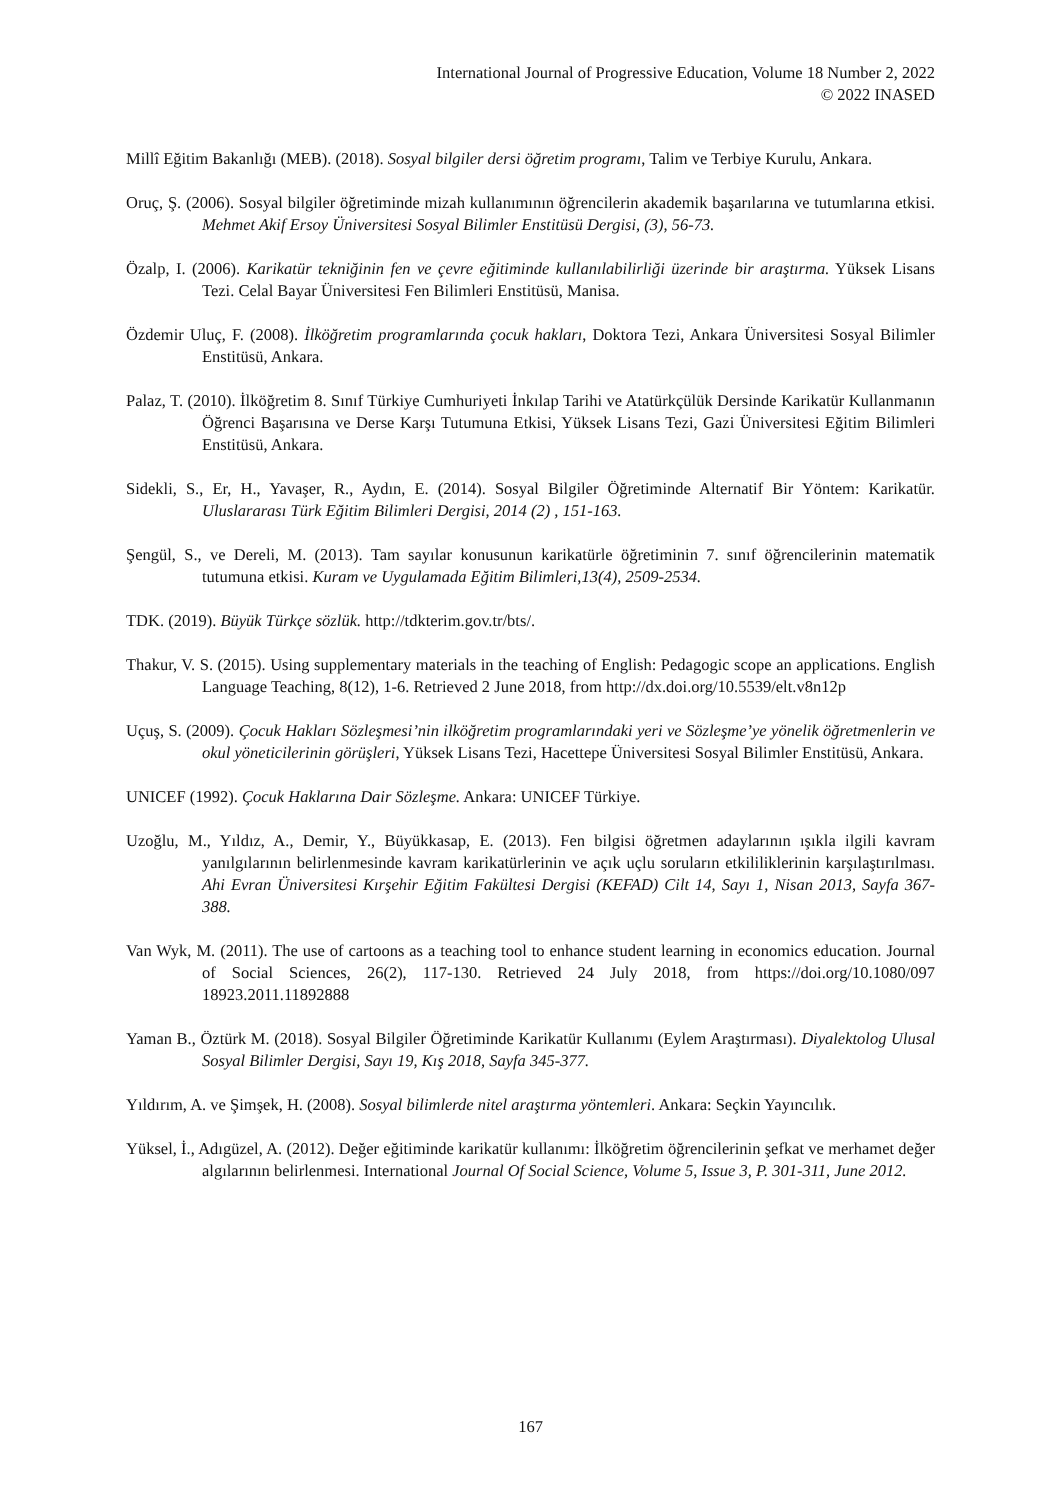International Journal of Progressive Education, Volume 18 Number 2, 2022
© 2022 INASED
Millî Eğitim Bakanlığı (MEB). (2018). Sosyal bilgiler dersi öğretim programı, Talim ve Terbiye Kurulu, Ankara.
Oruç, Ş. (2006). Sosyal bilgiler öğretiminde mizah kullanımının öğrencilerin akademik başarılarına ve tutumlarına etkisi. Mehmet Akif Ersoy Üniversitesi Sosyal Bilimler Enstitüsü Dergisi, (3), 56-73.
Özalp, I. (2006). Karikatür tekniğinin fen ve çevre eğitiminde kullanılabilirliği üzerinde bir araştırma. Yüksek Lisans Tezi. Celal Bayar Üniversitesi Fen Bilimleri Enstitüsü, Manisa.
Özdemir Uluç, F. (2008). İlköğretim programlarında çocuk hakları, Doktora Tezi, Ankara Üniversitesi Sosyal Bilimler Enstitüsü, Ankara.
Palaz, T. (2010). İlköğretim 8. Sınıf Türkiye Cumhuriyeti İnkılap Tarihi ve Atatürkçülük Dersinde Karikatür Kullanmanın Öğrenci Başarısına ve Derse Karşı Tutumuna Etkisi, Yüksek Lisans Tezi, Gazi Üniversitesi Eğitim Bilimleri Enstitüsü, Ankara.
Sidekli, S., Er, H., Yavaşer, R., Aydın, E. (2014). Sosyal Bilgiler Öğretiminde Alternatif Bir Yöntem: Karikatür. Uluslararası Türk Eğitim Bilimleri Dergisi, 2014 (2) , 151-163.
Şengül, S., ve Dereli, M. (2013). Tam sayılar konusunun karikatürle öğretiminin 7. sınıf öğrencilerinin matematik tutumuna etkisi. Kuram ve Uygulamada Eğitim Bilimleri,13(4), 2509-2534.
TDK. (2019). Büyük Türkçe sözlük. http://tdkterim.gov.tr/bts/.
Thakur, V. S. (2015). Using supplementary materials in the teaching of English: Pedagogic scope an applications. English Language Teaching, 8(12), 1-6. Retrieved 2 June 2018, from http://dx.doi.org/10.5539/elt.v8n12p
Uçuş, S. (2009). Çocuk Hakları Sözleşmesi’nin ilköğretim programlarındaki yeri ve Sözleşme’ye yönelik öğretmenlerin ve okul yöneticilerinin görüşleri, Yüksek Lisans Tezi, Hacettepe Üniversitesi Sosyal Bilimler Enstitüsü, Ankara.
UNICEF (1992). Çocuk Haklarına Dair Sözleşme. Ankara: UNICEF Türkiye.
Uzoğlu, M., Yıldız, A., Demir, Y., Büyükkasap, E. (2013). Fen bilgisi öğretmen adaylarının ışıkla ilgili kavram yanılgılarının belirlenmesinde kavram karikatürlerinin ve açık uçlu soruların etkililiklerinin karşılaştırılması. Ahi Evran Üniversitesi Kırşehir Eğitim Fakültesi Dergisi (KEFAD) Cilt 14, Sayı 1, Nisan 2013, Sayfa 367-388.
Van Wyk, M. (2011). The use of cartoons as a teaching tool to enhance student learning in economics education. Journal of Social Sciences, 26(2), 117-130. Retrieved 24 July 2018, from https://doi.org/10.1080/097 18923.2011.11892888
Yaman B., Öztürk M. (2018). Sosyal Bilgiler Öğretiminde Karikatür Kullanımı (Eylem Araştırması). Diyalektolog Ulusal Sosyal Bilimler Dergisi, Sayı 19, Kış 2018, Sayfa 345-377.
Yıldırım, A. ve Şimşek, H. (2008). Sosyal bilimlerde nitel araştırma yöntemleri. Ankara: Seçkin Yayıncılık.
Yüksel, İ., Adıgüzel, A. (2012). Değer eğitiminde karikatür kullanımı: İlköğretim öğrencilerinin şefkat ve merhamet değer algılarının belirlenmesi. International Journal Of Social Science, Volume 5, Issue 3, P. 301-311, June 2012.
167